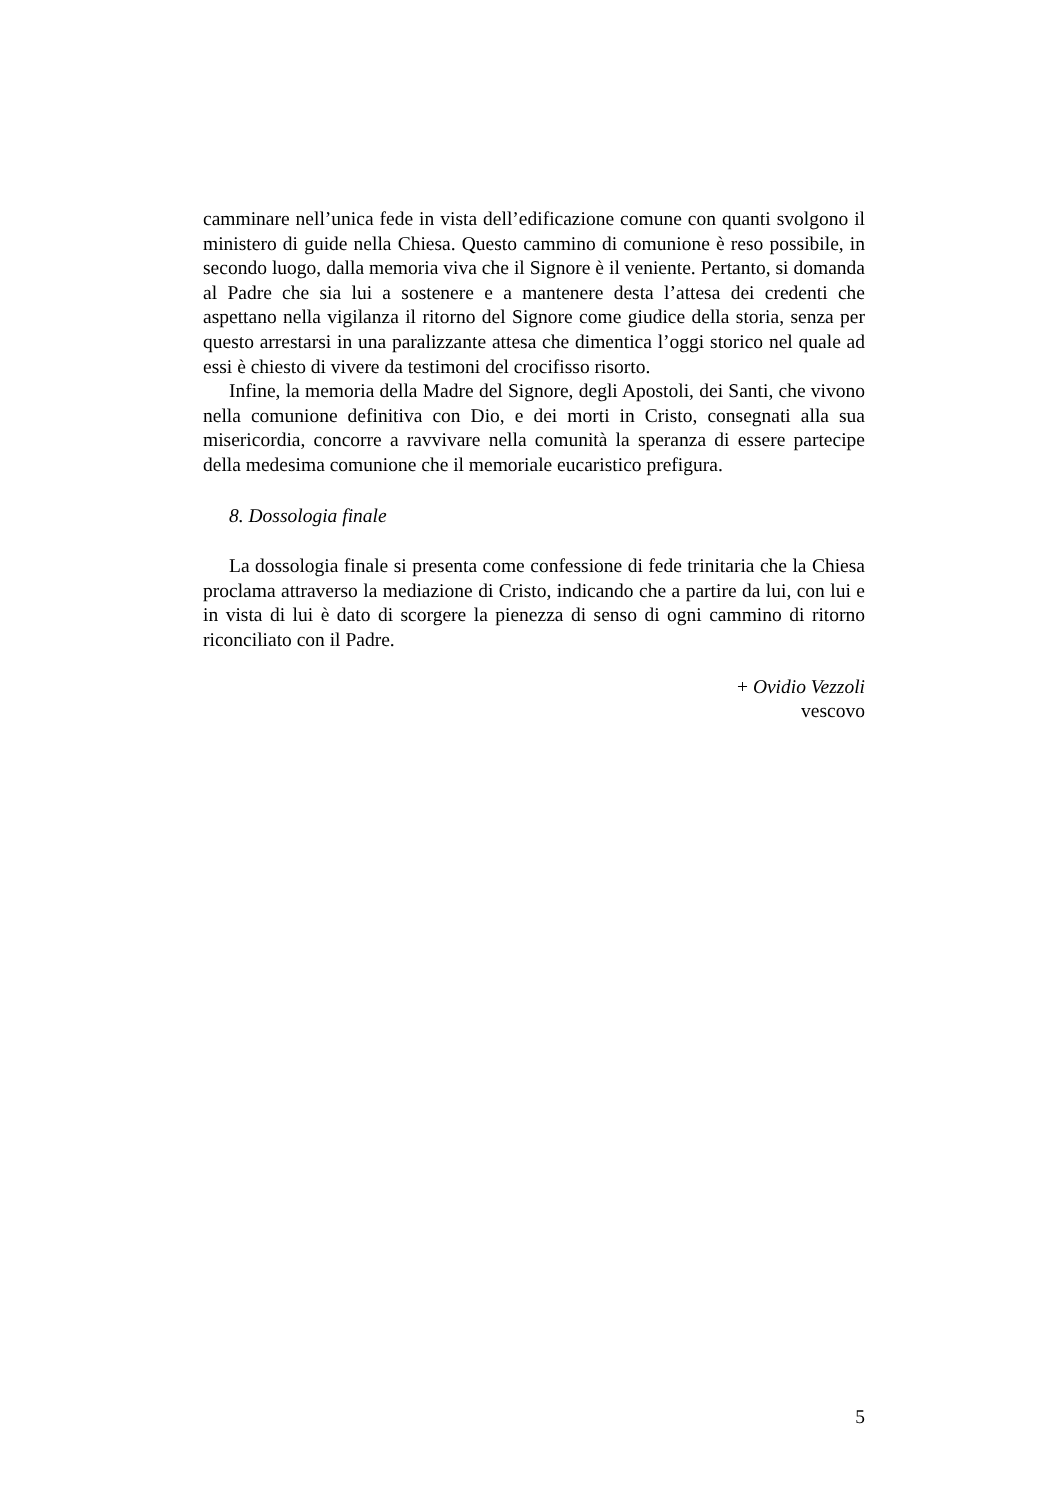camminare nell’unica fede in vista dell’edificazione comune con quanti svolgono il ministero di guide nella Chiesa. Questo cammino di comunione è reso possibile, in secondo luogo, dalla memoria viva che il Signore è il veniente. Pertanto, si domanda al Padre che sia lui a sostenere e a mantenere desta l’attesa dei credenti che aspettano nella vigilanza il ritorno del Signore come giudice della storia, senza per questo arrestarsi in una paralizzante attesa che dimentica l’oggi storico nel quale ad essi è chiesto di vivere da testimoni del crocifisso risorto.
Infine, la memoria della Madre del Signore, degli Apostoli, dei Santi, che vivono nella comunione definitiva con Dio, e dei morti in Cristo, consegnati alla sua misericordia, concorre a ravvivare nella comunità la speranza di essere partecipe della medesima comunione che il memoriale eucaristico prefigura.
8. Dossologia finale
La dossologia finale si presenta come confessione di fede trinitaria che la Chiesa proclama attraverso la mediazione di Cristo, indicando che a partire da lui, con lui e in vista di lui è dato di scorgere la pienezza di senso di ogni cammino di ritorno riconciliato con il Padre.
+ Ovidio Vezzoli
vescovo
5